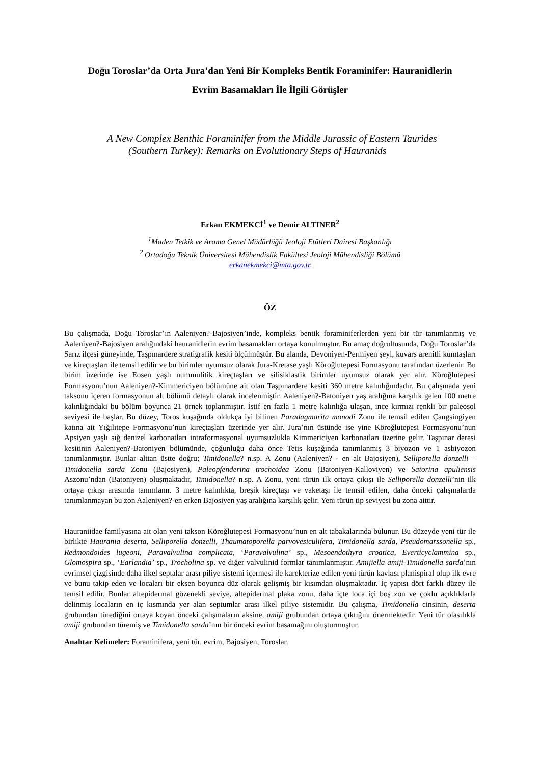Doğu Toroslar’da Orta Jura’dan Yeni Bir Kompleks Bentik Foraminifer: Hauranidlerin
Evrim Basamakları İle İlgili Görüşler
A New Complex Benthic Foraminifer from the Middle Jurassic of Eastern Taurides
(Southern Turkey): Remarks on Evolutionary Steps of Hauranids
Erkan EKMEKCİ<sup>1</sup> ve Demir ALTINER<sup>2</sup>
<sup>1</sup> Maden Tetkik ve Arama Genel Müdürlüğü Jeoloji Etütleri Dairesi Başkanlığı
<sup>2</sup> Ortadoğu Teknik Üniversitesi Mühendislik Fakültesi Jeoloji Mühendisliği Bölümü
erkanekmekci@mta.gov.tr
ÖZ
Bu çalışmada, Doğu Toroslar’ın Aaleniyen?-Bajosiyen’inde, kompleks bentik foraminiferlerden yeni bir tür tanımlanmış ve Aaleniyen?-Bajosiyen aralığındaki hauranidlerin evrim basamakları ortaya konulmuştur. Bu amaç doğrultusunda, Doğu Toroslar’da Sarız ilçesi güneyinde, Taşpınardere stratigrafik kesiti ölçülmüştür. Bu alanda, Devoniyen-Permiyen şeyl, kuvars arenitli kumtaşları ve kireçtaşları ile temsil edilir ve bu birimler uyumsuz olarak Jura-Kretase yaşlı Köroğlutepesi Formasyonu tarafından üzerlenir. Bu birim üzerinde ise Eosen yaşlı nummulitik kireçtaşları ve silisiklastik birimler uyumsuz olarak yer alır. Köroğlutepesi Formasyonu’nun Aaleniyen?-Kimmericiyen bölümüne ait olan Taşpınardere kesiti 360 metre kalınlığındadır. Bu çalışmada yeni taksonu içeren formasyonun alt bölümü detaylı olarak incelenmiştir. Aaleniyen?-Batoniyen yaş aralığına karşılık gelen 100 metre kalınlığındaki bu bölüm boyunca 21 örnek toplanmıştır. İstif en fazla 1 metre kalınlığa ulaşan, ince kırmızı renkli bir paleosol seviyesi ile başlar. Bu düzey, Toros kuşağında oldukça iyi bilinen Paradagmarita monodi Zonu ile temsil edilen Çangsingiyen katına ait Yığılıtepe Formasyonu’nun kireçtaşları üzerinde yer alır. Jura’nın üstünde ise yine Köroğlutepesi Formasyonu’nun Apsiyen yaşlı sığ denizel karbonatları intraformasyonal uyumsuzlukla Kimmericiyen karbonatları üzerine gelir. Taşpınar deresi kesitinin Aaleniyen?-Batoniyen bölümünde, çoğunluğu daha önce Tetis kuşağında tanımlanmış 3 biyozon ve 1 asbiyozon tanımlanmıştır. Bunlar alttan üstte doğru; Timidonella? n.sp. A Zonu (Aaleniyen? - en alt Bajosiyen), Selliporella donzelli – Timidonella sarda Zonu (Bajosiyen), Paleopfenderina trochoidea Zonu (Batoniyen-Kalloviyen) ve Satorina apuliensis Aszonu’ndan (Batoniyen) oluşmaktadır, Timidonella? n.sp. A Zonu, yeni türün ilk ortaya çıkışı ile Selliporella donzelli’nin ilk ortaya çıkışı arasında tanımlanır. 3 metre kalınlıkta, breşik kireçtaşı ve vaketaşı ile temsil edilen, daha önceki çalışmalarda tanımlanmayan bu zon Aaleniyen?-en erken Bajosiyen yaş aralığına karşılık gelir. Yeni türün tip seviyesi bu zona aittir.
Hauraniidae familyasına ait olan yeni takson Köroğlutepesi Formasyonu’nun en alt tabakalarında bulunur. Bu düzeyde yeni tür ile birlikte Haurania deserta, Selliporella donzelli, Thaumatoporella parvovesiculifera, Timidonella sarda, Pseudomarssonella sp., Redmondoides lugeoni, Paravalvulina complicata, ‘Paravalvulina’ sp., Mesoendothyra croatica, Everticyclammina sp., Glomospira sp., ‘Earlandia’ sp., Trocholina sp. ve diğer valvulinid formlar tanımlanmıştır. Amijiella amiji-Timidonella sarda’nın evrimsel çizgisinde daha ilkel septalar arası piliye sistemi içermesi ile karekterize edilen yeni türün kavkısı planispiral olup ilk evre ve bunu takip eden ve locaları bir eksen boyunca düz olarak gelişmiş bir kısımdan oluşmaktadır. İç yapısı dört farklı düzey ile temsil edilir. Bunlar altepidermal gözenekli seviye, altepidermal plaka zonu, daha içte loca içi boş zon ve çoklu açıklıklarla delinmiş locaların en iç kısmında yer alan septumlar arası ilkel piliye sistemidir. Bu çalışma, Timidonella cinsinin, deserta grubundan türediğini ortaya koyan önceki çalışmaların aksine, amiji grubundan ortaya çıktığını önermektedir. Yeni tür olasılıkla amiji grubundan türemiş ve Timidonella sarda’nın bir önceki evrim basamağını oluşturmuştur.
Anahtar Kelimeler: Foraminifera, yeni tür, evrim, Bajosiyen, Toroslar.